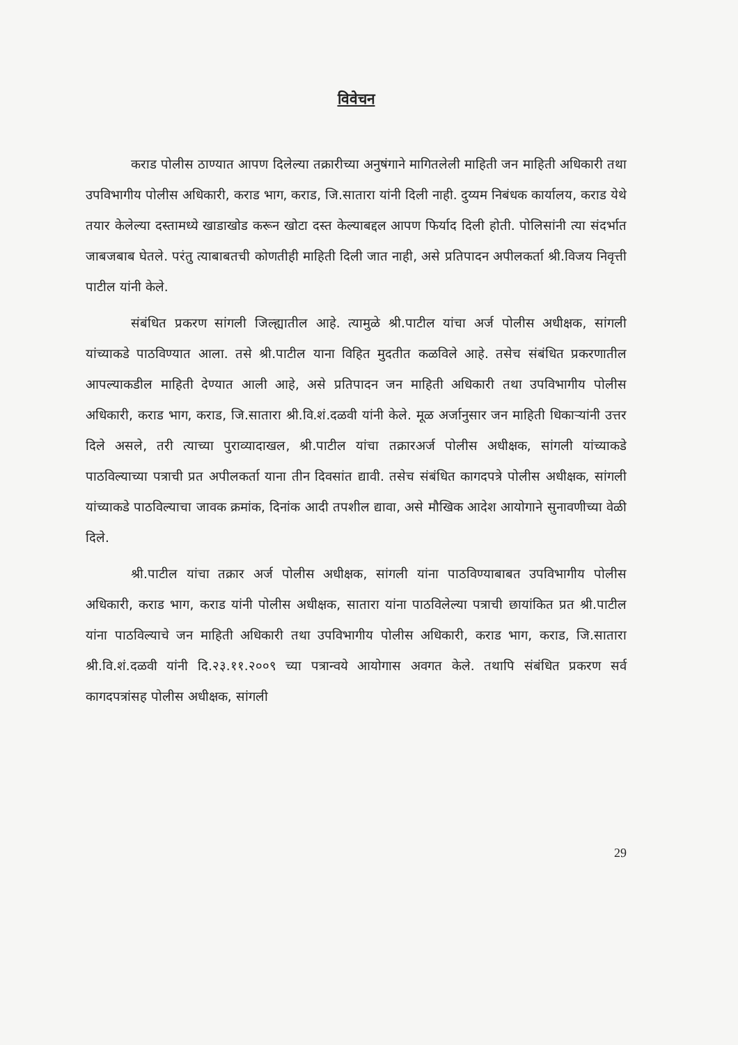विवेचन
कराड पोलीस ठाण्यात आपण दिलेल्या तक्रारीच्या अनुषंगाने मागितलेली माहिती जन माहिती अधिकारी तथा उपविभागीय पोलीस अधिकारी, कराड भाग, कराड, जि.सातारा यांनी दिली नाही. दुय्यम निबंधक कार्यालय, कराड येथे तयार केलेल्या दस्तामध्ये खाडाखोड करून खोटा दस्त केल्याबद्दल आपण फिर्याद दिली होती. पोलिसांनी त्या संदर्भात जाबजबाब घेतले. परंतु त्याबाबतची कोणतीही माहिती दिली जात नाही, असे प्रतिपादन अपीलकर्ता श्री.विजय निवृत्ती पाटील यांनी केले.
संबंधित प्रकरण सांगली जिल्ह्यातील आहे. त्यामुळे श्री.पाटील यांचा अर्ज पोलीस अधीक्षक, सांगली यांच्याकडे पाठविण्यात आला. तसे श्री.पाटील याना विहित मुदतीत कळविले आहे. तसेच संबंधित प्रकरणातील आपल्याकडील माहिती देण्यात आली आहे, असे प्रतिपादन जन माहिती अधिकारी तथा उपविभागीय पोलीस अधिकारी, कराड भाग, कराड, जि.सातारा श्री.वि.शं.दळवी यांनी केले. मूळ अर्जानुसार जन माहिती धिकाऱ्यांनी उत्तर दिले असले, तरी त्याच्या पुराव्यादाखल, श्री.पाटील यांचा तक्रारअर्ज पोलीस अधीक्षक, सांगली यांच्याकडे पाठविल्याच्या पत्राची प्रत अपीलकर्ता याना तीन दिवसांत द्यावी. तसेच संबंधित कागदपत्रे पोलीस अधीक्षक, सांगली यांच्याकडे पाठविल्याचा जावक क्रमांक, दिनांक आदी तपशील द्यावा, असे मौखिक आदेश आयोगाने सुनावणीच्या वेळी दिले.
श्री.पाटील यांचा तक्रार अर्ज पोलीस अधीक्षक, सांगली यांना पाठविण्याबाबत उपविभागीय पोलीस अधिकारी, कराड भाग, कराड यांनी पोलीस अधीक्षक, सातारा यांना पाठविलेल्या पत्राची छायांकित प्रत श्री.पाटील यांना पाठविल्याचे जन माहिती अधिकारी तथा उपविभागीय पोलीस अधिकारी, कराड भाग, कराड, जि.सातारा श्री.वि.शं.दळवी यांनी दि.२३.११.२००९ च्या पत्रान्वये आयोगास अवगत केले. तथापि संबंधित प्रकरण सर्व कागदपत्रांसह पोलीस अधीक्षक, सांगली
29